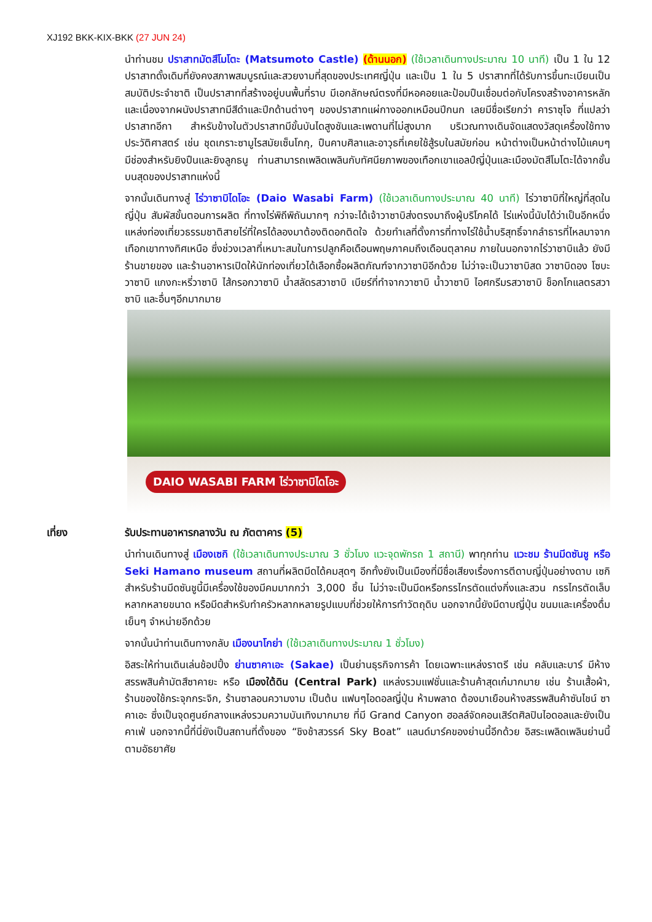XJ192 BKK-KIX-BKK (27 JUN 24)
นำท่านชม ปราสาทมัตสึโมโตะ (Matsumoto Castle) (ด้านนอก) (ใช้เวลาเดินทางประมาณ 10 นาที) เป็น 1 ใน 12 ปราสาทดั้งเดิมที่ยังคงสภาพสมบูรณ์และสวยงามที่สุดของประเทศญี่ปุ่น และเป็น 1 ใน 5 ปราสาทที่ได้รับการขึ้นทะเบียนเป็นสมบัติประจำชาติ เป็นปราสาทที่สร้างอยู่บนพื้นที่ราบ มีเอกลักษณ์ตรงที่มีหอคอยและป้อมปืนเชื่อมต่อกับโครงสร้างอาคารหลัก และเนื่องจากผนังปราสาทมีสีดำและปีกด้านต่างๆ ของปราสาทแผ่กางออกเหมือนปีกนก เลยมีชื่อเรียกว่า คาราซุโจ ที่แปลว่าปราสาทอีกา สำหรับข้างในตัวปราสาทมีขั้นบันไดสูงชันและเพดานที่ไม่สูงมาก บริเวณทางเดินจัดแสดงวัสดุเครื่องใช้ทางประวัติศาสตร์ เช่น ชุดเกราะซามูไรสมัยเซ็นโกกุ, ปืนคาบศิลาและอาวุธที่เคยใช้สู้รบในสมัยก่อน หน้าต่างเป็นหน้าต่างไม้แคบๆ มีช่องสำหรับยิงปืนและยิงลูกธนู ท่านสามารถเพลิดเพลินกับทัศนียภาพของเทือกเขาแอลป์ญี่ปุ่นและเมืองมัตสึโมโตะได้จากชั้นบนสุดของปราสาทแห่งนี้
จากนั้นเดินทางสู่ ไร่วาซาบิไดโอะ (Daio Wasabi Farm) (ใช้เวลาเดินทางประมาณ 40 นาที) ไร่วาซาบิที่ใหญ่ที่สุดในญี่ปุ่น สัมผัสขั้นตอนการผลิต ที่ทางไร่พิถีพิถันมากๆ กว่าจะได้เจ้าวาซาบิส่งตรงมาถึงผู้บริโภคได้ ไร่แห่งนี้นับได้ว่าเป็นอีกหนึ่งแหล่งท่องเที่ยวธรรมชาติสายไร่ที่ใครได้ลองมาต้องติดอกติดใจ ด้วยทำเลที่ตั้งการที่ทางไร่ใช้น้ำบริสุทธิ์จากลำธารที่ไหลมาจากเทือกเขาทางทิศเหนือ ซึ่งช่วงเวลาที่เหมาะสมในการปลูกคือเดือนพฤษภาคมถึงเดือนตุลาคม ภายในนอกจากไร่วาซาบิแล้ว ยังมีร้านขายของ และร้านอาหารเปิดให้นักท่องเที่ยวได้เลือกซื้อผลิตภัณฑ์จากวาซาบิอีกด้วย ไม่ว่าจะเป็นวาซาบิสด วาซาบิดอง โซบะวาซาบิ แกงกะหรี่วาซาบิ ไส้กรอกวาซาบิ น้ำสลัดรสวาซาบิ เบียร์ที่ทำจากวาซาบิ น้ำวาซาบิ ไอศกรีมรสวาซาบิ ช็อกโกแลตรสวาซาบิ และอื่นๆอีกมากมาย
DAIO WASABI FARM ไร่วาซาบิไดโอะ
เที่ยง รับประทานอาหารกลางวัน ณ ภัตตาคาร (5)
นำท่านเดินทางสู่ เมืองเซกิ (ใช้เวลาเดินทางประมาณ 3 ชั่วโมง แวะจุดพักรถ 1 สถานี) พาทุกท่าน แวะชม ร้านมีดซันชู หรือ Seki Hamano museum สถานที่ผลิตมีดได้คมสุดๆ อีกทั้งยังเป็นเมืองที่มีชื่อเสียงเรื่องการตีดาบญี่ปุ่นอย่างดาบ เซกิ สำหรับร้านมีดซันชูนี้มีเครื่องใช้ของมีคมมากกว่า 3,000 ชิ้น ไม่ว่าจะเป็นมีดหรือกรรไกรตัดแต่งกิ่งและสวน กรรไกรตัดเล็บหลากหลายขนาด หรือมีดสำหรับทำครัวหลากหลายรูปแบบที่ช่วยให้การทำวัตถุดิบ นอกจากนี้ยังมีดาบญี่ปุ่น ขนมและเครื่องดื่มเย็นๆ จำหน่ายอีกด้วย
จากนั้นนำท่านเดินทางกลับ เมืองนาโกย่า (ใช้เวลาเดินทางประมาณ 1 ชั่วโมง)
อิสระให้ท่านเดินเล่นช้อปปิ้ง ย่านซาคาเอะ (Sakae) เป็นย่านธุรกิจการค้า โดยเฉพาะแหล่งราตรี เช่น คลับและบาร์ มีห้างสรรพสินค้ามัตสึซาคายะ หรือ เมืองใต้ดิน (Central Park) แหล่งรวมแฟชั่นและร้านค้าสุดเก๋มากมาย เช่น ร้านเสื้อผ้า, ร้านของใช้กระจุกกระจิก, ร้านซาลอนความงาม เป็นต้น แฟนๆไอดอลญี่ปุ่น ห้ามพลาด ต้องมาเยือนห้างสรรพสินค้าซันไชน์ ซาคาเอะ ซึ่งเป็นจุดศูนย์กลางแหล่งรวมความบันเทิงมากมาย ที่มี Grand Canyon ฮอลล์จัดคอนเสิร์ตศิลปินไอดอลและยังเป็นคาเฟ่ นอกจากนี้ที่นี่ยังเป็นสถานที่ตั้งของ “ชิงช้าสวรรค์ Sky Boat” แลนด์มาร์คของย่านนี้อีกด้วย อิสระเพลิดเพลินย่านนี้ตามอัธยาศัย